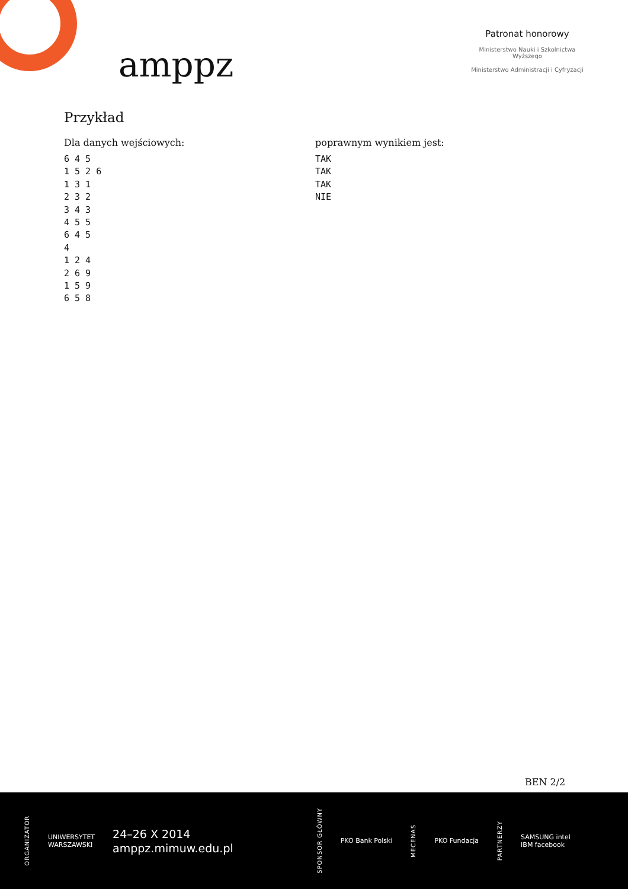amppz
Patronat honorowy
Ministerstwo Nauki i Szkolnictwa Wyższego
Ministerstwo Administracji i Cyfryzacji
Przykład
Dla danych wejściowych:
6 4 5
1 5 2 6
1 3 1
2 3 2
3 4 3
4 5 5
6 4 5
4
1 2 4
2 6 9
1 5 9
6 5 8
poprawnym wynikiem jest:
TAK
TAK
TAK
NIE
BEN 2/2
ORGANIZATOR UNIWERSYTET
WARSZAWSKI 24–26 X 2014
amppz.mimuw.edu.pl SPONSOR GŁÓWNY PKO Bank Polski MECENAS PKO Fundacja PARTNERZY SAMSUNG intel
IBM facebook